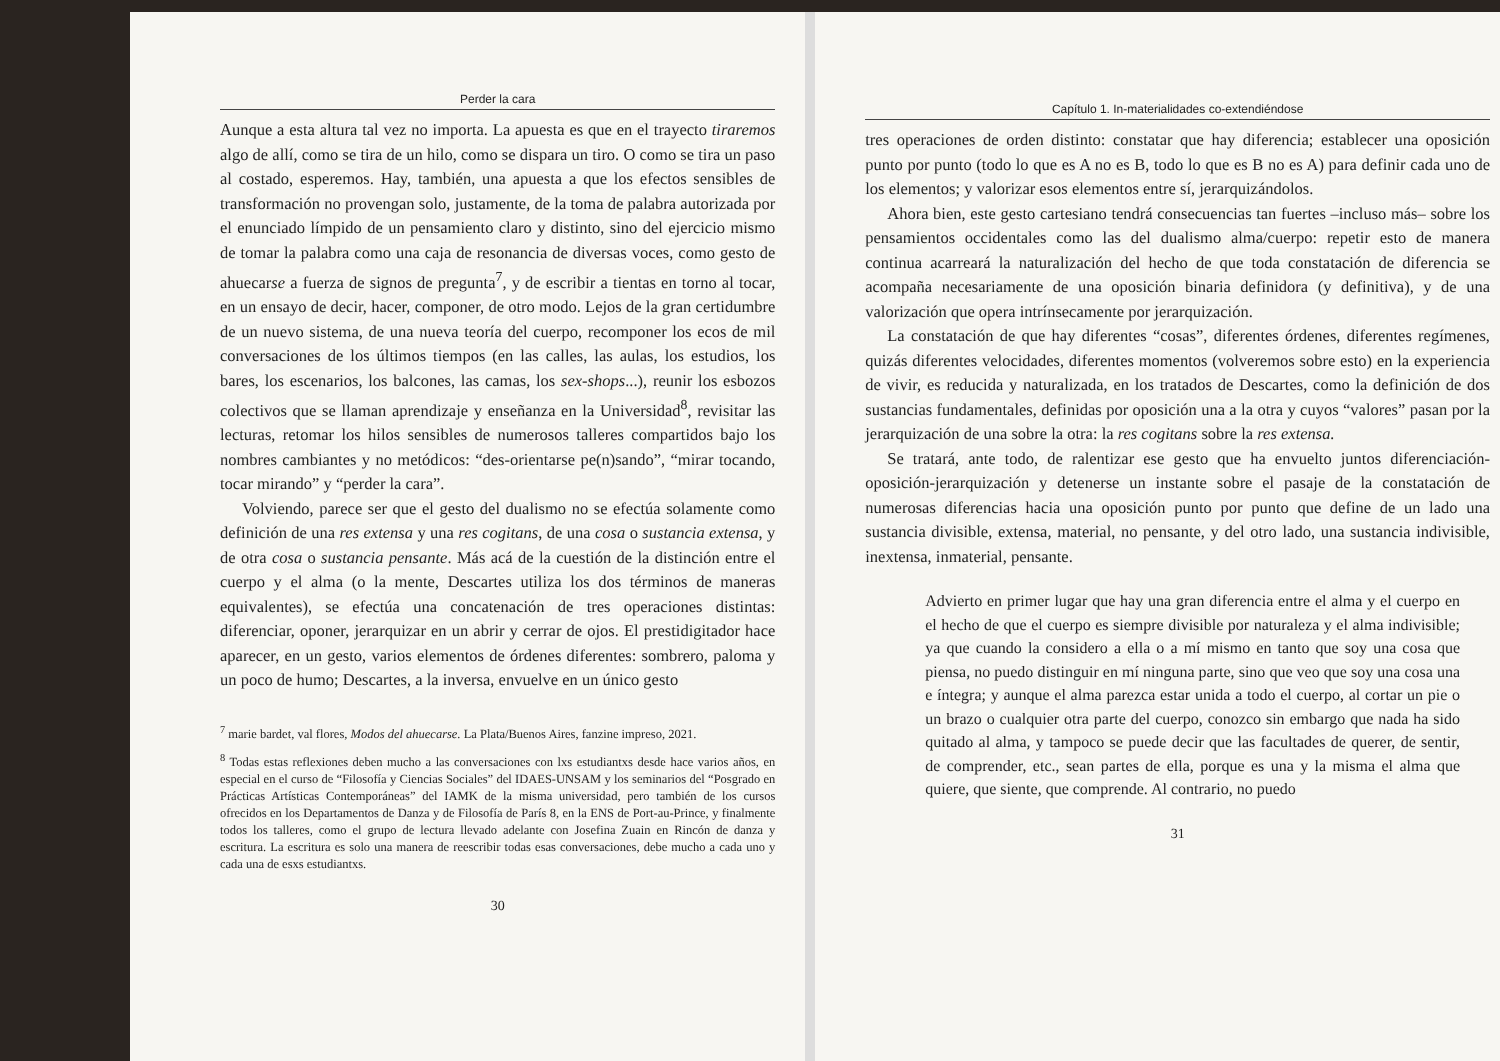Perder la cara
Aunque a esta altura tal vez no importa. La apuesta es que en el trayecto tiraremos algo de allí, como se tira de un hilo, como se dispara un tiro. O como se tira un paso al costado, esperemos. Hay, también, una apuesta a que los efectos sensibles de transformación no provengan solo, justamente, de la toma de palabra autorizada por el enunciado límpido de un pensamiento claro y distinto, sino del ejercicio mismo de tomar la palabra como una caja de resonancia de diversas voces, como gesto de ahuecarse a fuerza de signos de pregunta<sup>7</sup>, y de escribir a tientas en torno al tocar, en un ensayo de decir, hacer, componer, de otro modo. Lejos de la gran certidumbre de un nuevo sistema, de una nueva teoría del cuerpo, recomponer los ecos de mil conversaciones de los últimos tiempos (en las calles, las aulas, los estudios, los bares, los escenarios, los balcones, las camas, los sex-shops...), reunir los esbozos colectivos que se llaman aprendizaje y enseñanza en la Universidad<sup>8</sup>, revisitar las lecturas, retomar los hilos sensibles de numerosos talleres compartidos bajo los nombres cambiantes y no metódicos: “des-orientarse pe(n)sando”, “mirar tocando, tocar mirando” y “perder la cara”.
Volviendo, parece ser que el gesto del dualismo no se efectúa solamente como definición de una res extensa y una res cogitans, de una cosa o sustancia extensa, y de otra cosa o sustancia pensante. Más acá de la cuestión de la distinción entre el cuerpo y el alma (o la mente, Descartes utiliza los dos términos de maneras equivalentes), se efectúa una concatenación de tres operaciones distintas: diferenciar, oponer, jerarquizar en un abrir y cerrar de ojos. El prestidigitador hace aparecer, en un gesto, varios elementos de órdenes diferentes: sombrero, paloma y un poco de humo; Descartes, a la inversa, envuelve en un único gesto
<sup>7</sup> marie bardet, val flores, Modos del ahuecarse. La Plata/Buenos Aires, fanzine impreso, 2021.
<sup>8</sup> Todas estas reflexiones deben mucho a las conversaciones con lxs estudiantxs desde hace varios años, en especial en el curso de “Filosofía y Ciencias Sociales” del IDAES-UNSAM y los seminarios del “Posgrado en Prácticas Artísticas Contemporáneas” del IAMK de la misma universidad, pero también de los cursos ofrecidos en los Departamentos de Danza y de Filosofía de París 8, en la ENS de Port-au-Prince, y finalmente todos los talleres, como el grupo de lectura llevado adelante con Josefina Zuain en Rincón de danza y escritura. La escritura es solo una manera de reescribir todas esas conversaciones, debe mucho a cada uno y cada una de esxs estudiantxs.
30
Capítulo 1. In-materialidades co-extendiéndose
tres operaciones de orden distinto: constatar que hay diferencia; establecer una oposición punto por punto (todo lo que es A no es B, todo lo que es B no es A) para definir cada uno de los elementos; y valorizar esos elementos entre sí, jerarquizándolos.
Ahora bien, este gesto cartesiano tendrá consecuencias tan fuertes –incluso más– sobre los pensamientos occidentales como las del dualismo alma/cuerpo: repetir esto de manera continua acarreará la naturalización del hecho de que toda constatación de diferencia se acompaña necesariamente de una oposición binaria definidora (y definitiva), y de una valorización que opera intrínsecamente por jerarquización.
La constatación de que hay diferentes “cosas”, diferentes órdenes, diferentes regímenes, quizás diferentes velocidades, diferentes momentos (volveremos sobre esto) en la experiencia de vivir, es reducida y naturalizada, en los tratados de Descartes, como la definición de dos sustancias fundamentales, definidas por oposición una a la otra y cuyos “valores” pasan por la jerarquización de una sobre la otra: la res cogitans sobre la res extensa.
Se tratará, ante todo, de ralentizar ese gesto que ha envuelto juntos diferenciación-oposición-jerarquización y detenerse un instante sobre el pasaje de la constatación de numerosas diferencias hacia una oposición punto por punto que define de un lado una sustancia divisible, extensa, material, no pensante, y del otro lado, una sustancia indivisible, inextensa, inmaterial, pensante.
Advierto en primer lugar que hay una gran diferencia entre el alma y el cuerpo en el hecho de que el cuerpo es siempre divisible por naturaleza y el alma indivisible; ya que cuando la considero a ella o a mí mismo en tanto que soy una cosa que piensa, no puedo distinguir en mí ninguna parte, sino que veo que soy una cosa una e íntegra; y aunque el alma parezca estar unida a todo el cuerpo, al cortar un pie o un brazo o cualquier otra parte del cuerpo, conozco sin embargo que nada ha sido quitado al alma, y tampoco se puede decir que las facultades de querer, de sentir, de comprender, etc., sean partes de ella, porque es una y la misma el alma que quiere, que siente, que comprende. Al contrario, no puedo
31